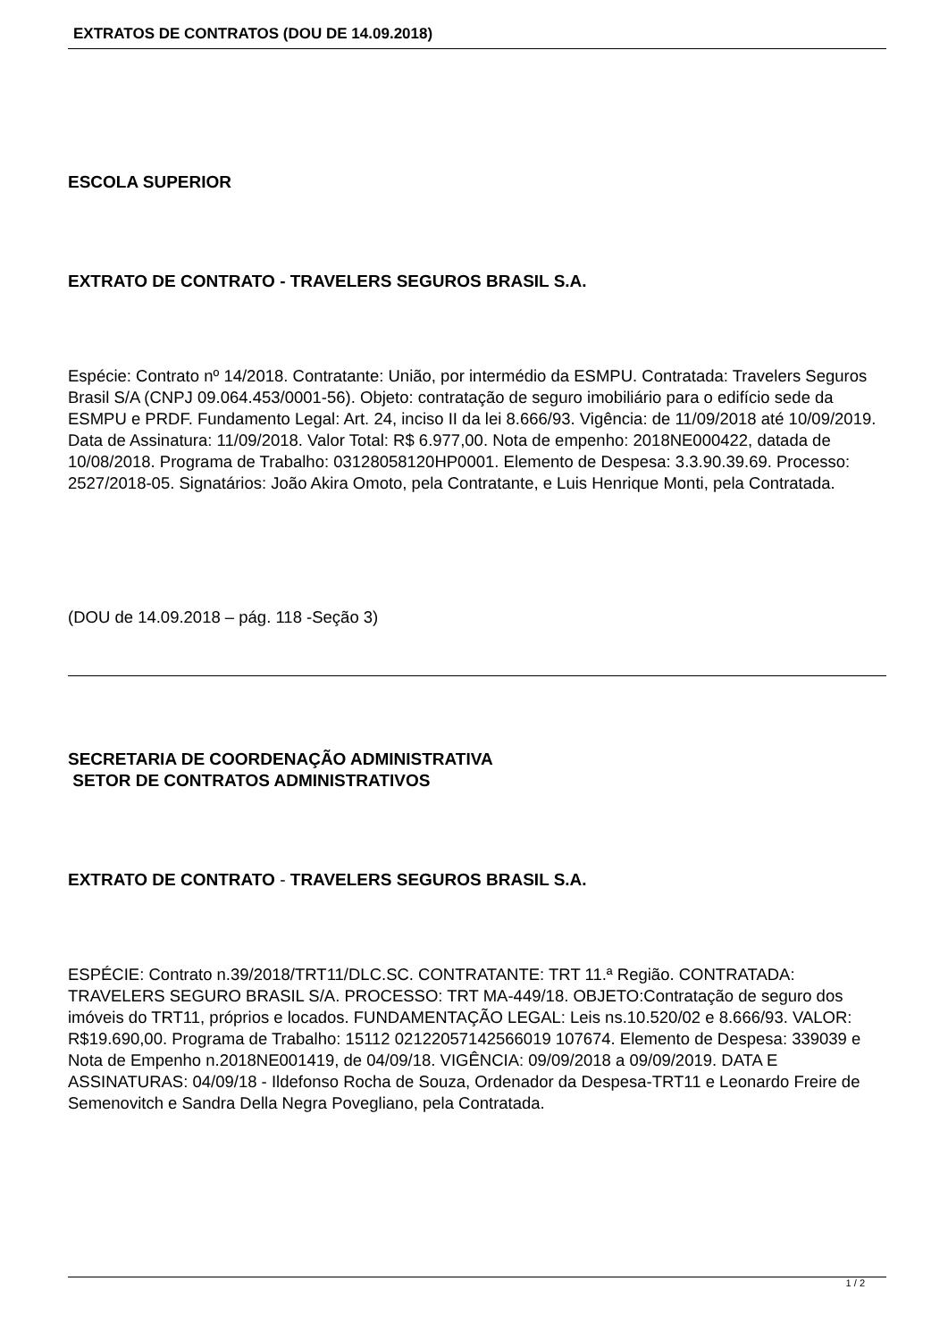EXTRATOS DE CONTRATOS (DOU DE 14.09.2018)
ESCOLA SUPERIOR
EXTRATO DE CONTRATO - TRAVELERS SEGUROS BRASIL S.A.
Espécie: Contrato nº 14/2018. Contratante: União, por intermédio da ESMPU. Contratada: Travelers Seguros Brasil S/A (CNPJ 09.064.453/0001-56). Objeto: contratação de seguro imobiliário para o edifício sede da ESMPU e PRDF. Fundamento Legal: Art. 24, inciso II da lei 8.666/93. Vigência: de 11/09/2018 até 10/09/2019. Data de Assinatura: 11/09/2018. Valor Total: R$ 6.977,00. Nota de empenho: 2018NE000422, datada de 10/08/2018. Programa de Trabalho: 03128058120HP0001. Elemento de Despesa: 3.3.90.39.69. Processo: 2527/2018-05. Signatários: João Akira Omoto, pela Contratante, e Luis Henrique Monti, pela Contratada.
(DOU de 14.09.2018 – pág. 118 -Seção 3)
SECRETARIA DE COORDENAÇÃO ADMINISTRATIVA
SETOR DE CONTRATOS ADMINISTRATIVOS
EXTRATO DE CONTRATO - TRAVELERS SEGUROS BRASIL S.A.
ESPÉCIE: Contrato n.39/2018/TRT11/DLC.SC. CONTRATANTE: TRT 11.ª Região. CONTRATADA: TRAVELERS SEGURO BRASIL S/A. PROCESSO: TRT MA-449/18. OBJETO:Contratação de seguro dos imóveis do TRT11, próprios e locados. FUNDAMENTAÇÃO LEGAL: Leis ns.10.520/02 e 8.666/93. VALOR: R$19.690,00. Programa de Trabalho: 15112 02122057142566019 107674. Elemento de Despesa: 339039 e Nota de Empenho n.2018NE001419, de 04/09/18. VIGÊNCIA: 09/09/2018 a 09/09/2019. DATA E ASSINATURAS: 04/09/18 - Ildefonso Rocha de Souza, Ordenador da Despesa-TRT11 e Leonardo Freire de Semenovitch e Sandra Della Negra Povegliano, pela Contratada.
1 / 2